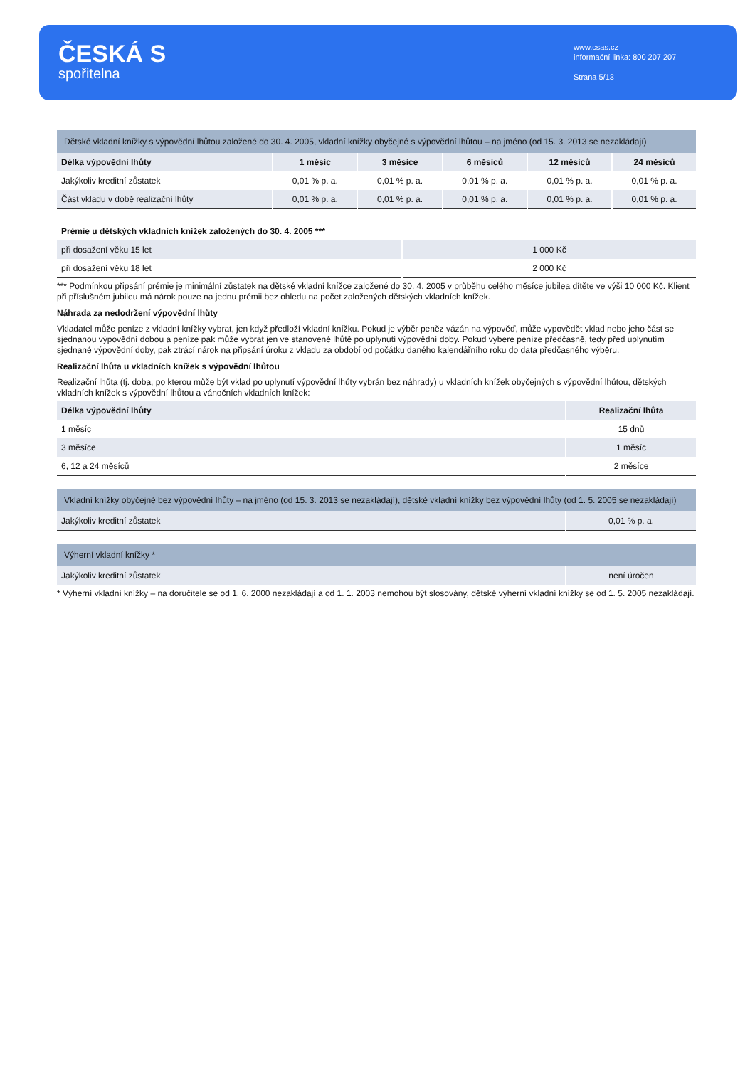ČESKÁ S
spořitelna
www.csas.cz
informační linka: 800 207 207
Strana 5/13
| Dětské vkladní knížky s výpovědní lhůtou založené do 30. 4. 2005, vkladní knížky obyčejné s výpovědní lhůtou – na jméno (od 15. 3. 2013 se nezakládají) | | | | | |
| Délka výpovědní lhůty | 1 měsíc | 3 měsíce | 6 měsíců | 12 měsíců | 24 měsíců |
| Jakýkoliv kreditní zůstatek | 0,01 % p. a. | 0,01 % p. a. | 0,01 % p. a. | 0,01 % p. a. | 0,01 % p. a. |
| Část vkladu v době realizační lhůty | 0,01 % p. a. | 0,01 % p. a. | 0,01 % p. a. | 0,01 % p. a. | 0,01 % p. a. |
| Prémie u dětských vkladních knížek založených do 30. 4. 2005 *** | |
| --- | --- |
| při dosažení věku 15 let | 1 000 Kč |
| při dosažení věku 18 let | 2 000 Kč |
*** Podmínkou připsání prémie je minimální zůstatek na dětské vkladní knížce založené do 30. 4. 2005 v průběhu celého měsíce jubilea dítěte ve výši 10 000 Kč. Klient při příslušném jubileu má nárok pouze na jednu prémii bez ohledu na počet založených dětských vkladních knížek.
Náhrada za nedodržení výpovědní lhůty
Vkladatel může peníze z vkladní knížky vybrat, jen když předloží vkladní knížku. Pokud je výběr peněz vázán na výpověď, může vypovědět vklad nebo jeho část se sjednanou výpovědní dobou a peníze pak může vybrat jen ve stanovené lhůtě po uplynutí výpovědní doby. Pokud vybere peníze předčasně, tedy před uplynutím sjednané výpovědní doby, pak ztrácí nárok na připsání úroku z vkladu za období od počátku daného kalendářního roku do data předčasného výběru.
Realizační lhůta u vkladních knížek s výpovědní lhůtou
Realizační lhůta (tj. doba, po kterou může být vklad po uplynutí výpovědní lhůty vybrán bez náhrady) u vkladních knížek obyčejných s výpovědní lhůtou, dětských vkladních knížek s výpovědní lhůtou a vánočních vkladních knížek:
| Délka výpovědní lhůty | Realizační lhůta |
| --- | --- |
| 1 měsíc | 15 dnů |
| 3 měsíce | 1 měsíc |
| 6, 12 a 24 měsíců | 2 měsíce |
| Vkladní knížky obyčejné bez výpovědní lhůty – na jméno (od 15. 3. 2013 se nezakládají), dětské vkladní knížky bez výpovědní lhůty (od 1. 5. 2005 se nezakládají) | |
| Jakýkoliv kreditní zůstatek | 0,01 % p. a. |
| Výherní vkladní knížky * | |
| Jakýkoliv kreditní zůstatek | není úročen |
* Výherní vkladní knížky – na doručitele se od 1. 6. 2000 nezakládají a od 1. 1. 2003 nemohou být slosovány, dětské výherní vkladní knížky se od 1. 5. 2005 nezakládají.